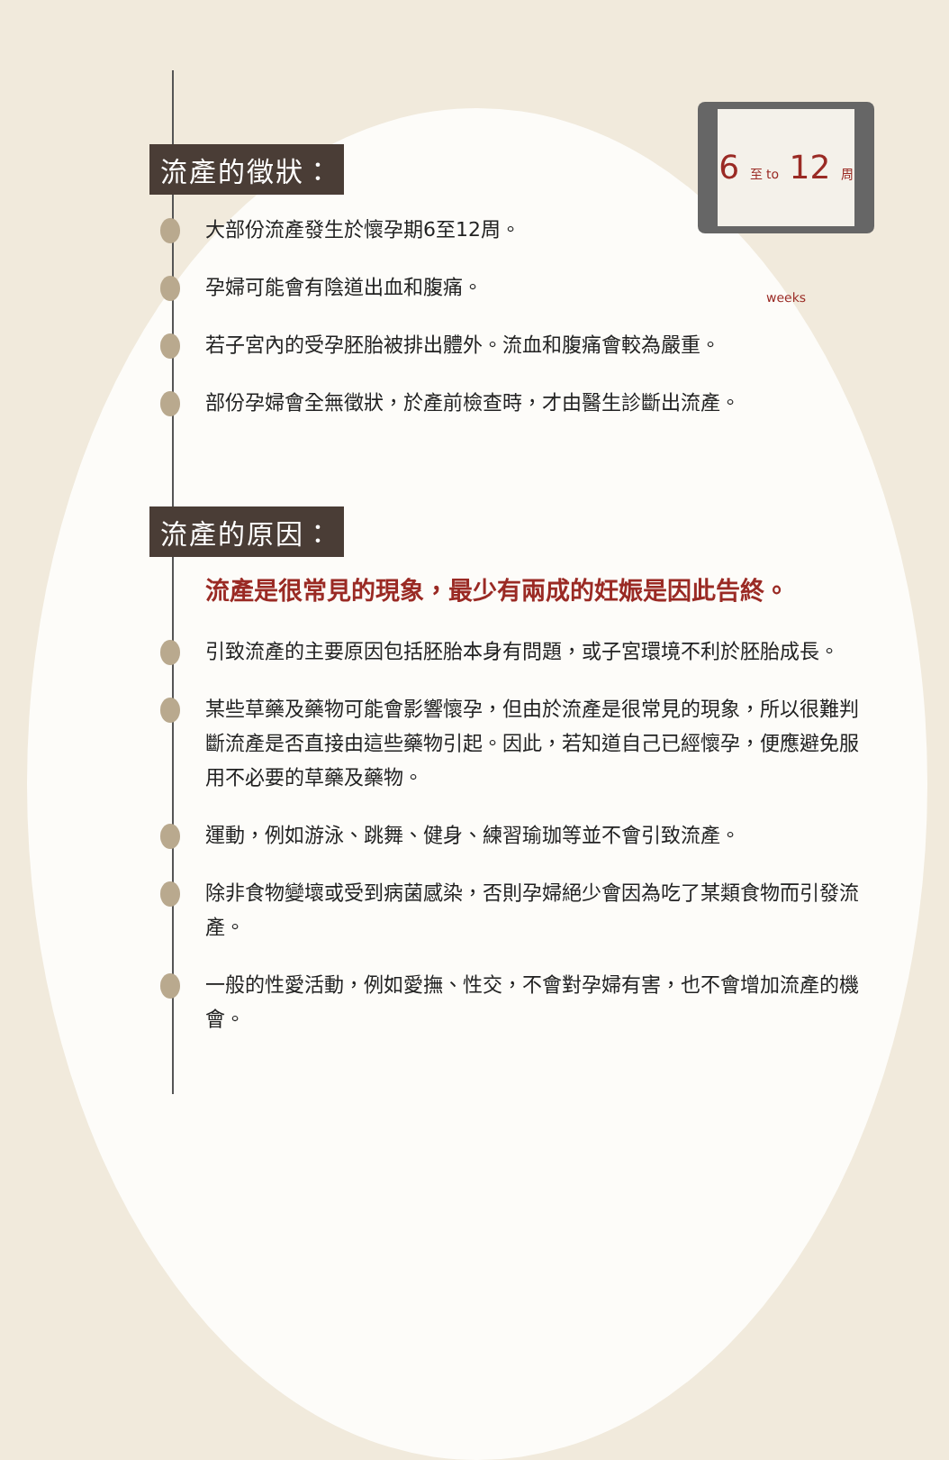6 至 to 12 周 weeks
流產的徵狀：
大部份流產發生於懷孕期6至12周。
孕婦可能會有陰道出血和腹痛。
若子宮內的受孕胚胎被排出體外。流血和腹痛會較為嚴重。
部份孕婦會全無徵狀，於產前檢查時，才由醫生診斷出流產。
流產的原因：
流產是很常見的現象，最少有兩成的妊娠是因此告終。
引致流產的主要原因包括胚胎本身有問題，或子宮環境不利於胚胎成長。
某些草藥及藥物可能會影響懷孕，但由於流產是很常見的現象，所以很難判斷流產是否直接由這些藥物引起。因此，若知道自己已經懷孕，便應避免服用不必要的草藥及藥物。
運動，例如游泳、跳舞、健身、練習瑜珈等並不會引致流產。
除非食物變壞或受到病菌感染，否則孕婦絕少會因為吃了某類食物而引發流產。
一般的性愛活動，例如愛撫、性交，不會對孕婦有害，也不會增加流產的機會。